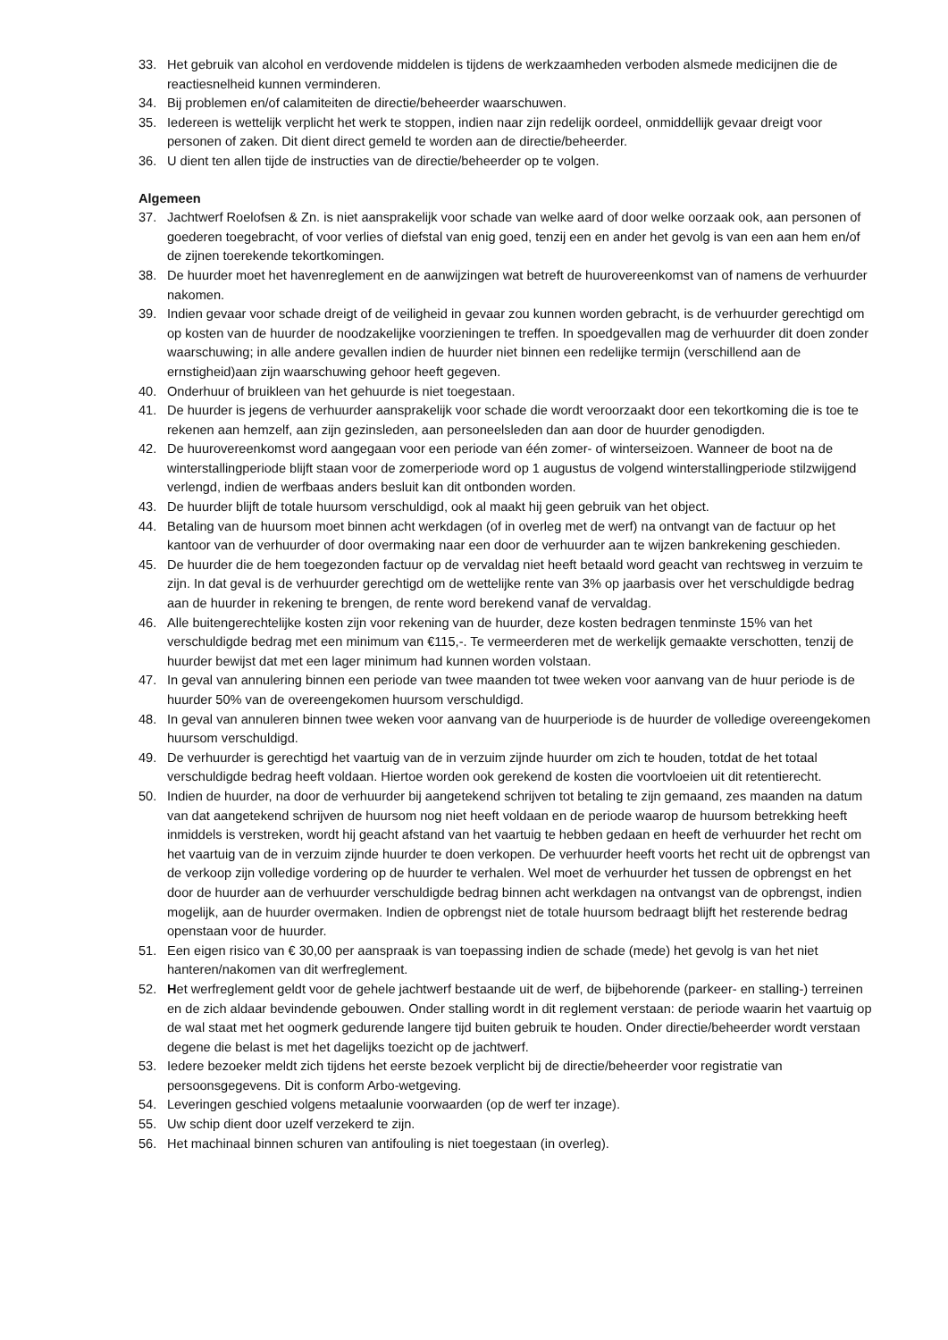33. Het gebruik van alcohol en verdovende middelen is tijdens de werkzaamheden verboden alsmede medicijnen die de reactiesnelheid kunnen verminderen.
34. Bij problemen en/of calamiteiten de directie/beheerder waarschuwen.
35. Iedereen is wettelijk verplicht het werk te stoppen, indien naar zijn redelijk oordeel, onmiddellijk gevaar dreigt voor personen of zaken. Dit dient direct gemeld te worden aan de directie/beheerder.
36. U dient ten allen tijde de instructies van de directie/beheerder op te volgen.
Algemeen
37. Jachtwerf Roelofsen & Zn. is niet aansprakelijk voor schade van welke aard of door welke oorzaak ook, aan personen of goederen toegebracht, of voor verlies of diefstal van enig goed, tenzij een en ander het gevolg is van een aan hem en/of de zijnen toerekende tekortkomingen.
38. De huurder moet het havenreglement en de aanwijzingen wat betreft de huurovereenkomst van of namens de verhuurder nakomen.
39. Indien gevaar voor schade dreigt of de veiligheid in gevaar zou kunnen worden gebracht, is de verhuurder gerechtigd om op kosten van de huurder de noodzakelijke voorzieningen te treffen. In spoedgevallen mag de verhuurder dit doen zonder waarschuwing; in alle andere gevallen indien de huurder niet binnen een redelijke termijn (verschillend aan de ernstigheid)aan zijn waarschuwing gehoor heeft gegeven.
40. Onderhuur of bruikleen van het gehuurde is niet toegestaan.
41. De huurder is jegens de verhuurder aansprakelijk voor schade die wordt veroorzaakt door een tekortkoming die is toe te rekenen aan hemzelf, aan zijn gezinsleden, aan personeelsleden dan aan door de huurder genodigden.
42. De huurovereenkomst word aangegaan voor een periode van één zomer- of winterseizoen. Wanneer de boot na de winterstallingperiode blijft staan voor de zomerperiode word op 1 augustus de volgend winterstallingperiode stilzwijgend verlengd, indien de werfbaas anders besluit kan dit ontbonden worden.
43. De huurder blijft de totale huursom verschuldigd, ook al maakt hij geen gebruik van het object.
44. Betaling van de huursom moet binnen acht werkdagen (of in overleg met de werf) na ontvangt van de factuur op het kantoor van de verhuurder of door overmaking naar een door de verhuurder aan te wijzen bankrekening geschieden.
45. De huurder die de hem toegezonden factuur op de vervaldag niet heeft betaald word geacht van rechtsweg in verzuim te zijn. In dat geval is de verhuurder gerechtigd om de wettelijke rente van 3% op jaarbasis over het verschuldigde bedrag aan de huurder in rekening te brengen, de rente word berekend vanaf de vervaldag.
46. Alle buitengerechtelijke kosten zijn voor rekening van de huurder, deze kosten bedragen tenminste 15% van het verschuldigde bedrag met een minimum van €115,-. Te vermeerderen met de werkelijk gemaakte verschotten, tenzij de huurder bewijst dat met een lager minimum had kunnen worden volstaan.
47. In geval van annulering binnen een periode van twee maanden tot twee weken voor aanvang van de huur periode is de huurder 50% van de overeengekomen huursom verschuldigd.
48. In geval van annuleren binnen twee weken voor aanvang van de huurperiode is de huurder de volledige overeengekomen huursom verschuldigd.
49. De verhuurder is gerechtigd het vaartuig van de in verzuim zijnde huurder om zich te houden, totdat de het totaal verschuldigde bedrag heeft voldaan. Hiertoe worden ook gerekend de kosten die voortvloeien uit dit retentierecht.
50. Indien de huurder, na door de verhuurder bij aangetekend schrijven tot betaling te zijn gemaand, zes maanden na datum van dat aangetekend schrijven de huursom nog niet heeft voldaan en de periode waarop de huursom betrekking heeft inmiddels is verstreken, wordt hij geacht afstand van het vaartuig te hebben gedaan en heeft de verhuurder het recht om het vaartuig van de in verzuim zijnde huurder te doen verkopen. De verhuurder heeft voorts het recht uit de opbrengst van de verkoop zijn volledige vordering op de huurder te verhalen. Wel moet de verhuurder het tussen de opbrengst en het door de huurder aan de verhuurder verschuldigde bedrag binnen acht werkdagen na ontvangst van de opbrengst, indien mogelijk, aan de huurder overmaken. Indien de opbrengst niet de totale huursom bedraagt blijft het resterende bedrag openstaan voor de huurder.
51. Een eigen risico van € 30,00 per aanspraak is van toepassing indien de schade (mede) het gevolg is van het niet hanteren/nakomen van dit werfreglement.
52. Het werfreglement geldt voor de gehele jachtwerf bestaande uit de werf, de bijbehorende (parkeer- en stalling-) terreinen en de zich aldaar bevindende gebouwen. Onder stalling wordt in dit reglement verstaan: de periode waarin het vaartuig op de wal staat met het oogmerk gedurende langere tijd buiten gebruik te houden. Onder directie/beheerder wordt verstaan degene die belast is met het dagelijks toezicht op de jachtwerf.
53. Iedere bezoeker meldt zich tijdens het eerste bezoek verplicht bij de directie/beheerder voor registratie van persoonsgegevens. Dit is conform Arbo-wetgeving.
54. Leveringen geschied volgens metaalunie voorwaarden (op de werf ter inzage).
55. Uw schip dient door uzelf verzekerd te zijn.
56. Het machinaal binnen schuren van antifouling is niet toegestaan (in overleg).